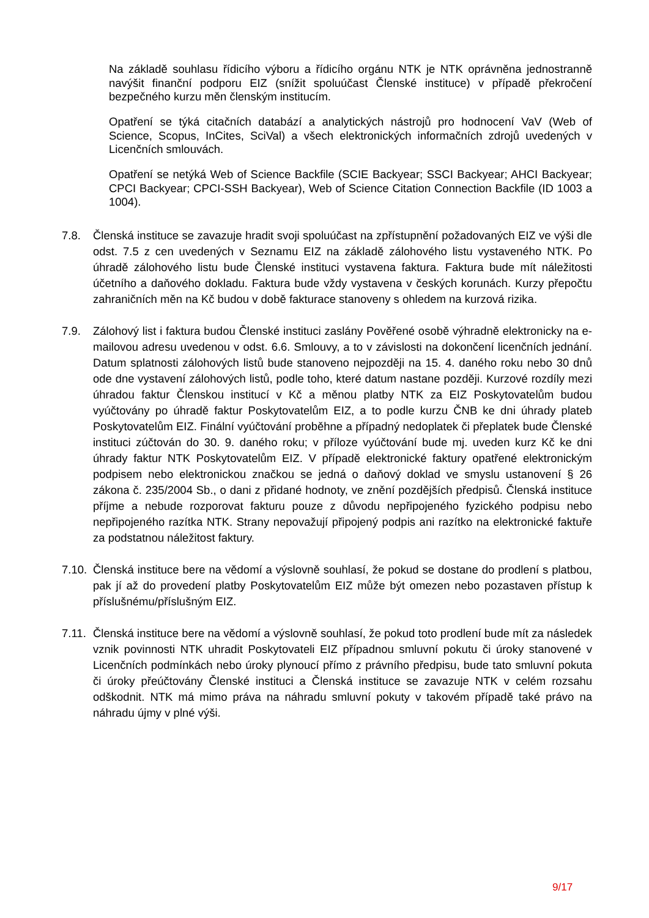Na základě souhlasu řídicího výboru a řídicího orgánu NTK je NTK oprávněna jednostranně navýšit finanční podporu EIZ (snížit spoluúčast Členské instituce) v případě překročení bezpečného kurzu měn členským institucím.
Opatření se týká citačních databází a analytických nástrojů pro hodnocení VaV (Web of Science, Scopus, InCites, SciVal) a všech elektronických informačních zdrojů uvedených v Licenčních smlouvách.
Opatření se netýká Web of Science Backfile (SCIE Backyear; SSCI Backyear; AHCI Backyear; CPCI Backyear; CPCI-SSH Backyear), Web of Science Citation Connection Backfile (ID 1003 a 1004).
7.8. Členská instituce se zavazuje hradit svoji spoluúčast na zpřístupnění požadovaných EIZ ve výši dle odst. 7.5 z cen uvedených v Seznamu EIZ na základě zálohového listu vystaveného NTK. Po úhradě zálohového listu bude Členské instituci vystavena faktura. Faktura bude mít náležitosti účetního a daňového dokladu. Faktura bude vždy vystavena v českých korunách. Kurzy přepočtu zahraničních měn na Kč budou v době fakturace stanoveny s ohledem na kurzová rizika.
7.9. Zálohový list i faktura budou Členské instituci zaslány Pověřené osobě výhradně elektronicky na e-mailovou adresu uvedenou v odst. 6.6. Smlouvy, a to v závislosti na dokončení licenčních jednání. Datum splatnosti zálohových listů bude stanoveno nejpozději na 15. 4. daného roku nebo 30 dnů ode dne vystavení zálohových listů, podle toho, které datum nastane později. Kurzové rozdíly mezi úhradou faktur Členskou institucí v Kč a měnou platby NTK za EIZ Poskytovatelům budou vyúčtovány po úhradě faktur Poskytovatelům EIZ, a to podle kurzu ČNB ke dni úhrady plateb Poskytovatelům EIZ. Finální vyúčtování proběhne a případný nedoplatek či přeplatek bude Členské instituci zúčtován do 30. 9. daného roku; v příloze vyúčtování bude mj. uveden kurz Kč ke dni úhrady faktur NTK Poskytovatelům EIZ. V případě elektronické faktury opatřené elektronickým podpisem nebo elektronickou značkou se jedná o daňový doklad ve smyslu ustanovení § 26 zákona č. 235/2004 Sb., o dani z přidané hodnoty, ve znění pozdějších předpisů. Členská instituce příjme a nebude rozporovat fakturu pouze z důvodu nepřipojeného fyzického podpisu nebo nepřipojeného razítka NTK. Strany nepovažují připojený podpis ani razítko na elektronické faktuře za podstatnou náležitost faktury.
7.10.
Členská instituce bere na vědomí a výslovně souhlasí, že pokud se dostane do prodlení s platbou, pak jí až do provedení platby Poskytovatelům EIZ může být omezen nebo pozastaven přístup k příslušnému/příslušným EIZ.
7.11.
Členská instituce bere na vědomí a výslovně souhlasí, že pokud toto prodlení bude mít za následek vznik povinnosti NTK uhradit Poskytovateli EIZ případnou smluvní pokutu či úroky stanovené v Licenčních podmínkách nebo úroky plynoucí přímo z právního předpisu, bude tato smluvní pokuta či úroky přeúčtovány Členské instituci a Členská instituce se zavazuje NTK v celém rozsahu odškodnit. NTK má mimo práva na náhradu smluvní pokuty v takovém případě také právo na náhradu újmy v plné výši.
9/17